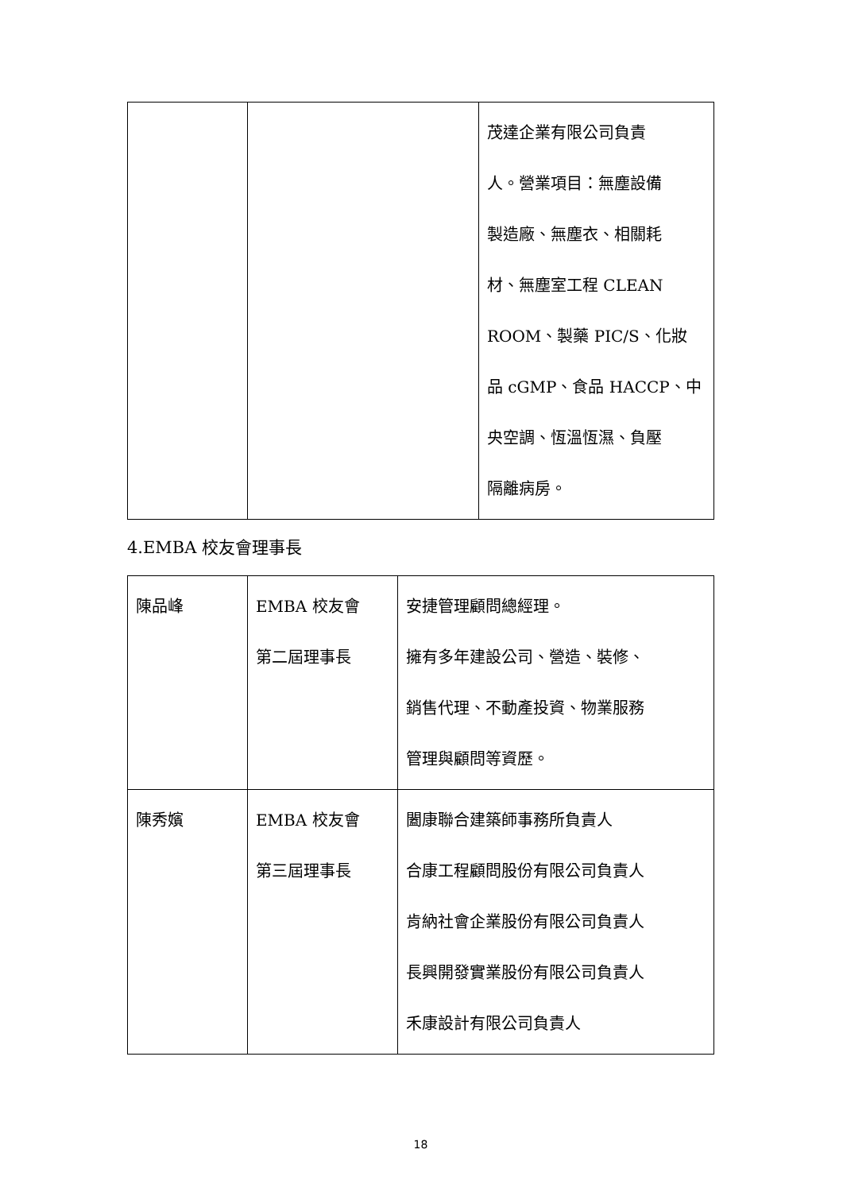| | | 茂達企業有限公司負責 人。營業項目：無塵設備 製造廠、無塵衣、相關耗 材、無塵室工程 CLEAN ROOM、製藥 PIC/S、化妝 品 cGMP、食品 HACCP、中 央空調、恆溫恆濕、負壓 隔離病房。 |
4.EMBA 校友會理事長
| 陳品峰 | EMBA 校友會 第二屆理事長 | 安捷管理顧問總經理。 擁有多年建設公司、營造、裝修、 銷售代理、不動產投資、物業服務 管理與顧問等資歷。 |
| 陳秀嬪 | EMBA 校友會 第三屆理事長 | 闔康聯合建築師事務所負責人 合康工程顧問股份有限公司負責人 肯納社會企業股份有限公司負責人 長興開發實業股份有限公司負責人 禾康設計有限公司負責人 |
18